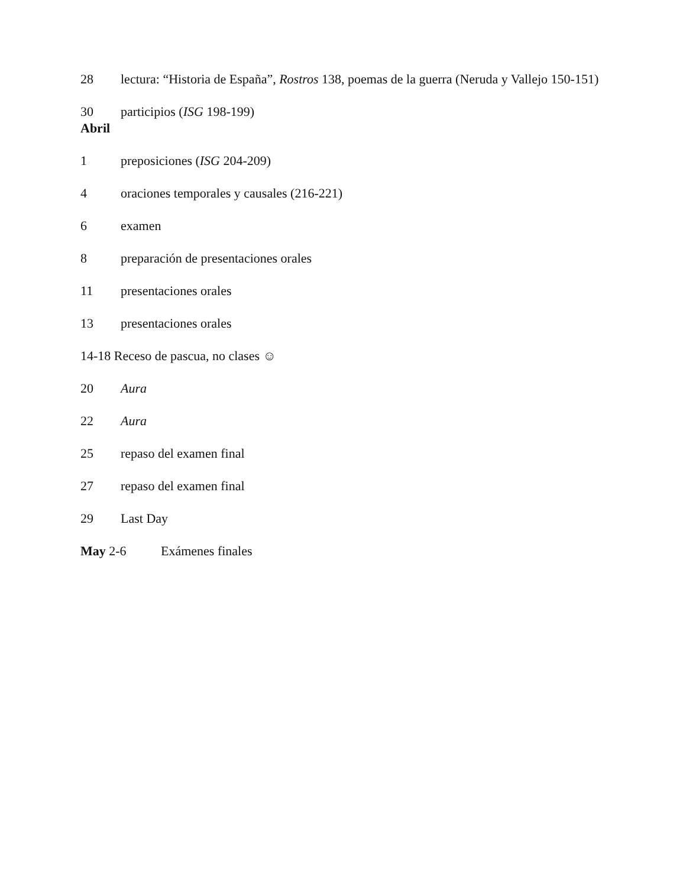28 lectura: “Historia de España”, Rostros 138, poemas de la guerra (Neruda y Vallejo 150-151)
30 participios (ISG 198-199)
Abril
1 preposiciones (ISG 204-209)
4 oraciones temporales y causales (216-221)
6 examen
8 preparación de presentaciones orales
11 presentaciones orales
13 presentaciones orales
14-18 Receso de pascua, no clases ☺
20 Aura
22 Aura
25 repaso del examen final
27 repaso del examen final
29 Last Day
May 2-6 Exámenes finales